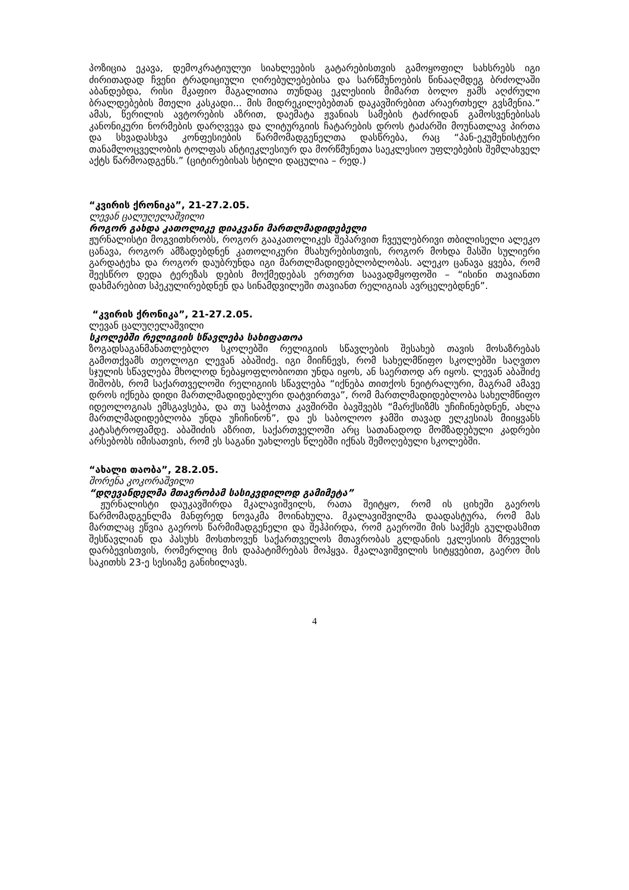პოზიცია ეკავა, დემოკრატიულუი სიახლეების გატარებისთვის გამოყოფილ სახსრებს იგი ძირითადად ჩვენი ტრადიციული ღირებულებებისა და სარწმუნოების წინააღმდეგ ბრძოლაში აბანდებდა, რისი მკაფიო მაგალითია თუნდაც ეკლესიის მიმართ ბოლო ჟამს აღძრული ბრალდებების მთელი კასკადი... მის მიდრეკილებებთან დაკავშირებით არაერთხელ გვსმენია.” ამას, წერილის ავტორების აზრით, დაემატა ჟვანიას სამების ტაძრიდან გამოსვენებისას კანონიკური ნორმების დარღვევა და ლიტურგიის ჩატარების დროს ტაძარში მოუნათლავ პირთა და სხვადასხვა კონფესიების წარმომადგენელთა დასწრება, რაც “პან-ეკუმენისტური თანამლოცველობის ტოლფას ანტიეკლესიურ და მორწმუნეთა საეკლესიო უფლებების შემლახველ აქტს წარმოადგენს.” (ციტირებისას სტილი დაცულია – რედ.)
“კვირის ქრონიკა”, 21-27.2.05.
ლევან ცალუღელაშვილი
როგორ გახდა კათოლიკე დიაკვანი მართლმადიდებელი
ჟურნალისტი მოგვითხრობს, როგორ გააკათოლიკეს შეპარვით ჩვეულებრივი თბილისელი ალეკო ცანავა, როგორ ამზადებდნენ კათოლიკური მსახურებისთვის, როგორ მოხდა მასში სულიერი გარდატეხა და როგორ დაუბრუნდა იგი მართლმადიდებლობლობას. ალეკო ცანავა ყვება, რომ შეესწრო დედა ტერეზას დების მოქმედებას ერთერთ საავადმყოფოში – “ისინი თავიანთი დახმარებით სპეკულირებდნენ და სინამდვილეში თავიანთ რელიგიას ავრცელებდნენ”.
“კვირის ქრონიკა”, 21-27.2.05.
ლევან ცალუღელაშვილი
სკოლებში რელიგიის სწავლება სახიფათოა
ზოგადსაგანმანათლებლო სკოლებში რელიგიის სწავლების შესახებ თავის მოსაზრებას გამოთქვამს თეოლოგი ლევან აბაშიძე. იგი მიიჩნევს, რომ სახელმწიფო სკოლებში საღვთო სჯულის სწავლება მხოლოდ ნებაყოფლობიოთი უნდა იყოს, ან საერთოდ არ იყოს. ლევან აბაშიძე შიშობს, რომ საქართველოში რელიგიის სწავლება “იქნება თითქოს ნეიტრალური, მაგრამ ამავე დროს იქნება დიდი მართლმადიდებლური დატვირთვა”, რომ მართლმადიდებლობა სახელმწიფო იდეოლოგიას ემსგავსება, და თუ საბჭოთა კავშირში ბავშვებს “მარქსიზმს უჩიჩინებდნენ, ახლა მართლმადიდებლობა უნდა უჩიჩინონ”, და ეს საბოლოო ჯამში თავად ელკესიას მიიყვანს კატასტროფამდე. აბაშიძის აზრით, საქართველოში არც სათანადოდ მომზადებული კადრები არსებობს იმისათვის, რომ ეს საგანი უახლოეს წლებში იქნას შემოღებული სკოლებში.
“ახალი თაობა”, 28.2.05.
შორენა კოკორაშვილი
“დღევანდელმა მთავრობამ სასიკვდილოდ გამიმეტა”
ჟურნალისტი დაუკავშირდა მკალავიშვილს, რათა შეიტყო, რომ ის ციხეში გაეროს წარმომადგენლმა მანფრედ ნოვაკმა მოინახულა. მკალავიშვილმა დაადასტურა, რომ მას მართლაც ეწვია გაეროს წარმიმადგენელი და შეჰპირდა, რომ გაეროში მის საქმეს გულდასმით შესწავლიან და პასუხს მოსთხოვენ საქართველოს მთავრობას გლდანის ეკლესიის მრევლის დარბევისთვის, რომერლიც მის დაპატიმრებას მოჰყვა. მკალავიშვილის სიტყვებით, გაერო მის საკითხს 23-ე სესიაზე განიხილავს.
4